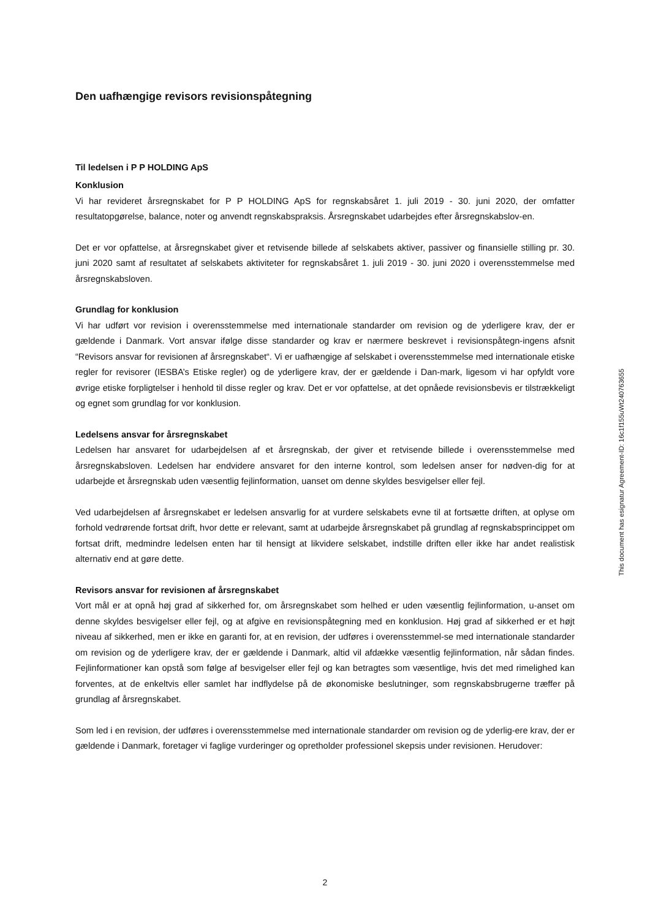Den uafhængige revisors revisionspåtegning
Til ledelsen i P P HOLDING ApS
Konklusion
Vi har revideret årsregnskabet for P P HOLDING ApS for regnskabsåret 1. juli 2019 - 30. juni 2020, der omfatter resultatopgørelse, balance, noter og anvendt regnskabspraksis. Årsregnskabet udarbejdes efter årsregnskabslov-en.
Det er vor opfattelse, at årsregnskabet giver et retvisende billede af selskabets aktiver, passiver og finansielle stilling pr. 30. juni 2020 samt af resultatet af selskabets aktiviteter for regnskabsåret 1. juli 2019 - 30. juni 2020 i overensstemmelse med årsregnskabsloven.
Grundlag for konklusion
Vi har udført vor revision i overensstemmelse med internationale standarder om revision og de yderligere krav, der er gældende i Danmark. Vort ansvar ifølge disse standarder og krav er nærmere beskrevet i revisionspåtegn-ingens afsnit “Revisors ansvar for revisionen af årsregnskabet“. Vi er uafhængige af selskabet i overensstemmelse med internationale etiske regler for revisorer (IESBA’s Etiske regler) og de yderligere krav, der er gældende i Dan-mark, ligesom vi har opfyldt vore øvrige etiske forpligtelser i henhold til disse regler og krav. Det er vor opfattelse, at det opnåede revisionsbevis er tilstrækkeligt og egnet som grundlag for vor konklusion.
Ledelsens ansvar for årsregnskabet
Ledelsen har ansvaret for udarbejdelsen af et årsregnskab, der giver et retvisende billede i overensstemmelse med årsregnskabsloven. Ledelsen har endvidere ansvaret for den interne kontrol, som ledelsen anser for nødven-dig for at udarbejde et årsregnskab uden væsentlig fejlinformation, uanset om denne skyldes besvigelser eller fejl.
Ved udarbejdelsen af årsregnskabet er ledelsen ansvarlig for at vurdere selskabets evne til at fortsætte driften, at oplyse om forhold vedrørende fortsat drift, hvor dette er relevant, samt at udarbejde årsregnskabet på grundlag af regnskabsprincippet om fortsat drift, medmindre ledelsen enten har til hensigt at likvidere selskabet, indstille driften eller ikke har andet realistisk alternativ end at gøre dette.
Revisors ansvar for revisionen af årsregnskabet
Vort mål er at opnå høj grad af sikkerhed for, om årsregnskabet som helhed er uden væsentlig fejlinformation, u-anset om denne skyldes besvigelser eller fejl, og at afgive en revisionspåtegning med en konklusion. Høj grad af sikkerhed er et højt niveau af sikkerhed, men er ikke en garanti for, at en revision, der udføres i overensstemmel-se med internationale standarder om revision og de yderligere krav, der er gældende i Danmark, altid vil afdække væsentlig fejlinformation, når sådan findes. Fejlinformationer kan opstå som følge af besvigelser eller fejl og kan betragtes som væsentlige, hvis det med rimelighed kan forventes, at de enkeltvis eller samlet har indflydelse på de økonomiske beslutninger, som regnskabsbrugerne træffer på grundlag af årsregnskabet.
Som led i en revision, der udføres i overensstemmelse med internationale standarder om revision og de yderlig-ere krav, der er gældende i Danmark, foretager vi faglige vurderinger og opretholder professionel skepsis under revisionen. Herudover:
This document has esignatur Agreement-ID: 16c1f155uWt240763655
2